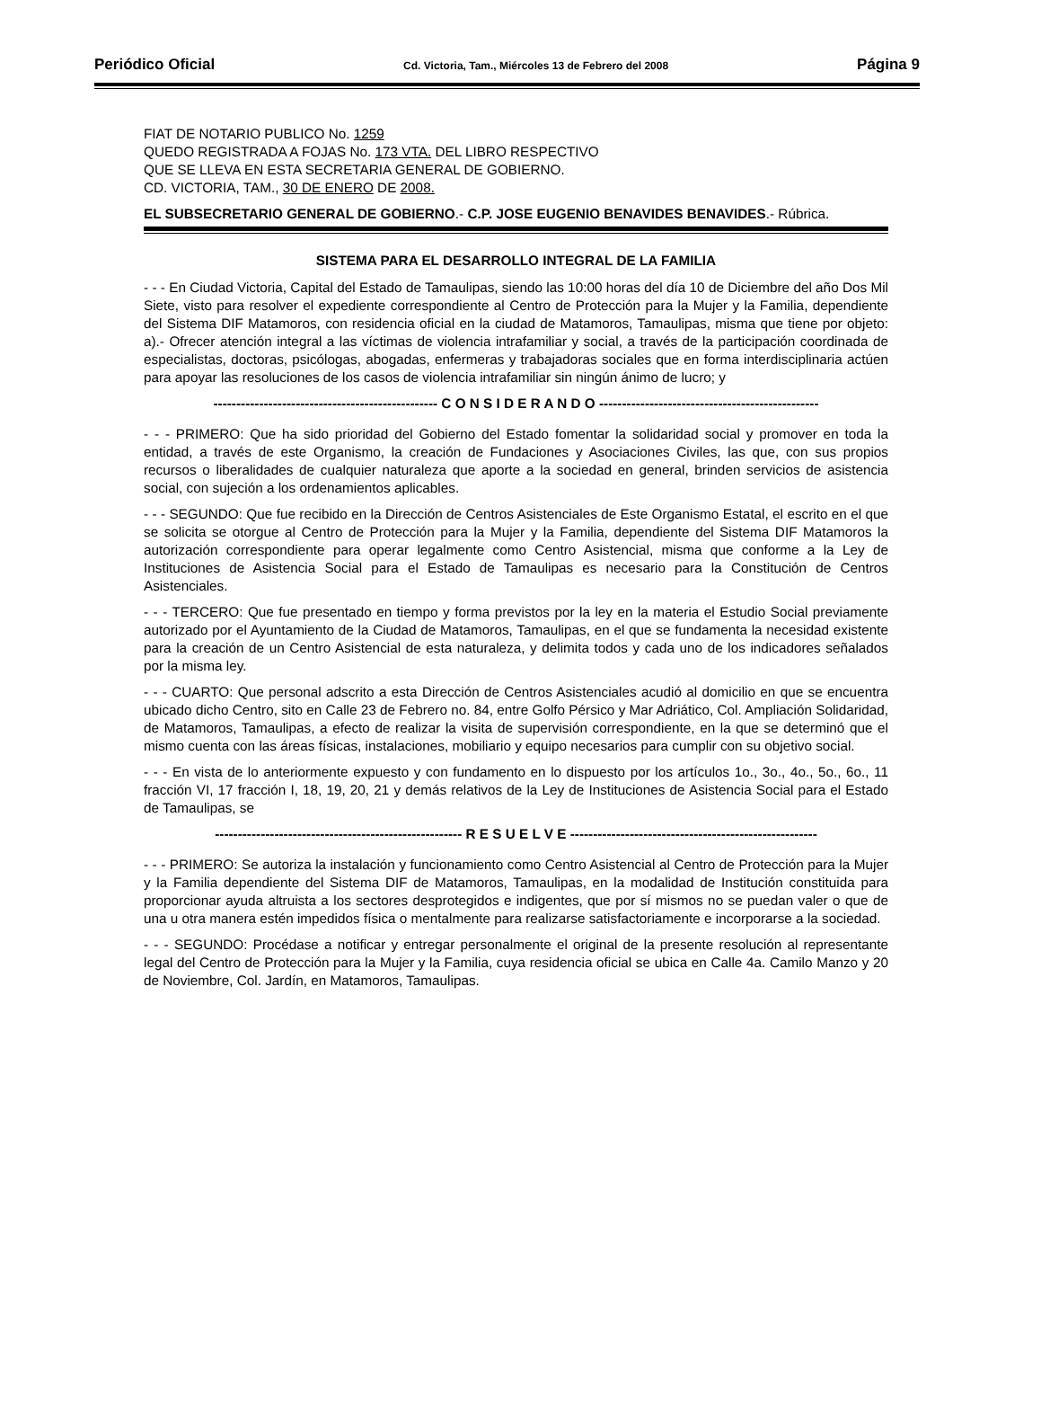Periódico Oficial Cd. Victoria, Tam., Miércoles 13 de Febrero del 2008 Página 9
FIAT DE NOTARIO PUBLICO No. 1259
QUEDO REGISTRADA A FOJAS No. 173 VTA. DEL LIBRO RESPECTIVO
QUE SE LLEVA EN ESTA SECRETARIA GENERAL DE GOBIERNO.
CD. VICTORIA, TAM., 30 DE ENERO DE 2008.
EL SUBSECRETARIO GENERAL DE GOBIERNO.- C.P. JOSE EUGENIO BENAVIDES BENAVIDES.- Rúbrica.
SISTEMA PARA EL DESARROLLO INTEGRAL DE LA FAMILIA
- - - En Ciudad Victoria, Capital del Estado de Tamaulipas, siendo las 10:00 horas del día 10 de Diciembre del año Dos Mil Siete, visto para resolver el expediente correspondiente al Centro de Protección para la Mujer y la Familia, dependiente del Sistema DIF Matamoros, con residencia oficial en la ciudad de Matamoros, Tamaulipas, misma que tiene por objeto: a).- Ofrecer atención integral a las víctimas de violencia intrafamiliar y social, a través de la participación coordinada de especialistas, doctoras, psicólogas, abogadas, enfermeras y trabajadoras sociales que en forma interdisciplinaria actúen para apoyar las resoluciones de los casos de violencia intrafamiliar sin ningún ánimo de lucro; y
------------------------------------------------- C O N S I D E R A N D O ------------------------------------------------
- - - PRIMERO: Que ha sido prioridad del Gobierno del Estado fomentar la solidaridad social y promover en toda la entidad, a través de este Organismo, la creación de Fundaciones y Asociaciones Civiles, las que, con sus propios recursos o liberalidades de cualquier naturaleza que aporte a la sociedad en general, brinden servicios de asistencia social, con sujeción a los ordenamientos aplicables.
- - - SEGUNDO: Que fue recibido en la Dirección de Centros Asistenciales de Este Organismo Estatal, el escrito en el que se solicita se otorgue al Centro de Protección para la Mujer y la Familia, dependiente del Sistema DIF Matamoros la autorización correspondiente para operar legalmente como Centro Asistencial, misma que conforme a la Ley de Instituciones de Asistencia Social para el Estado de Tamaulipas es necesario para la Constitución de Centros Asistenciales.
- - - TERCERO: Que fue presentado en tiempo y forma previstos por la ley en la materia el Estudio Social previamente autorizado por el Ayuntamiento de la Ciudad de Matamoros, Tamaulipas, en el que se fundamenta la necesidad existente para la creación de un Centro Asistencial de esta naturaleza, y delimita todos y cada uno de los indicadores señalados por la misma ley.
- - - CUARTO: Que personal adscrito a esta Dirección de Centros Asistenciales acudió al domicilio en que se encuentra ubicado dicho Centro, sito en Calle 23 de Febrero no. 84, entre Golfo Pérsico y Mar Adriático, Col. Ampliación Solidaridad, de Matamoros, Tamaulipas, a efecto de realizar la visita de supervisión correspondiente, en la que se determinó que el mismo cuenta con las áreas físicas, instalaciones, mobiliario y equipo necesarios para cumplir con su objetivo social.
- - - En vista de lo anteriormente expuesto y con fundamento en lo dispuesto por los artículos 1o., 3o., 4o., 5o., 6o., 11 fracción VI, 17 fracción I, 18, 19, 20, 21 y demás relativos de la Ley de Instituciones de Asistencia Social para el Estado de Tamaulipas, se
------------------------------------------------------ R E S U E L V E ------------------------------------------------------
- - - PRIMERO: Se autoriza la instalación y funcionamiento como Centro Asistencial al Centro de Protección para la Mujer y la Familia dependiente del Sistema DIF de Matamoros, Tamaulipas, en la modalidad de Institución constituida para proporcionar ayuda altruista a los sectores desprotegidos e indigentes, que por sí mismos no se puedan valer o que de una u otra manera estén impedidos física o mentalmente para realizarse satisfactoriamente e incorporarse a la sociedad.
- - - SEGUNDO: Procédase a notificar y entregar personalmente el original de la presente resolución al representante legal del Centro de Protección para la Mujer y la Familia, cuya residencia oficial se ubica en Calle 4a. Camilo Manzo y 20 de Noviembre, Col. Jardín, en Matamoros, Tamaulipas.